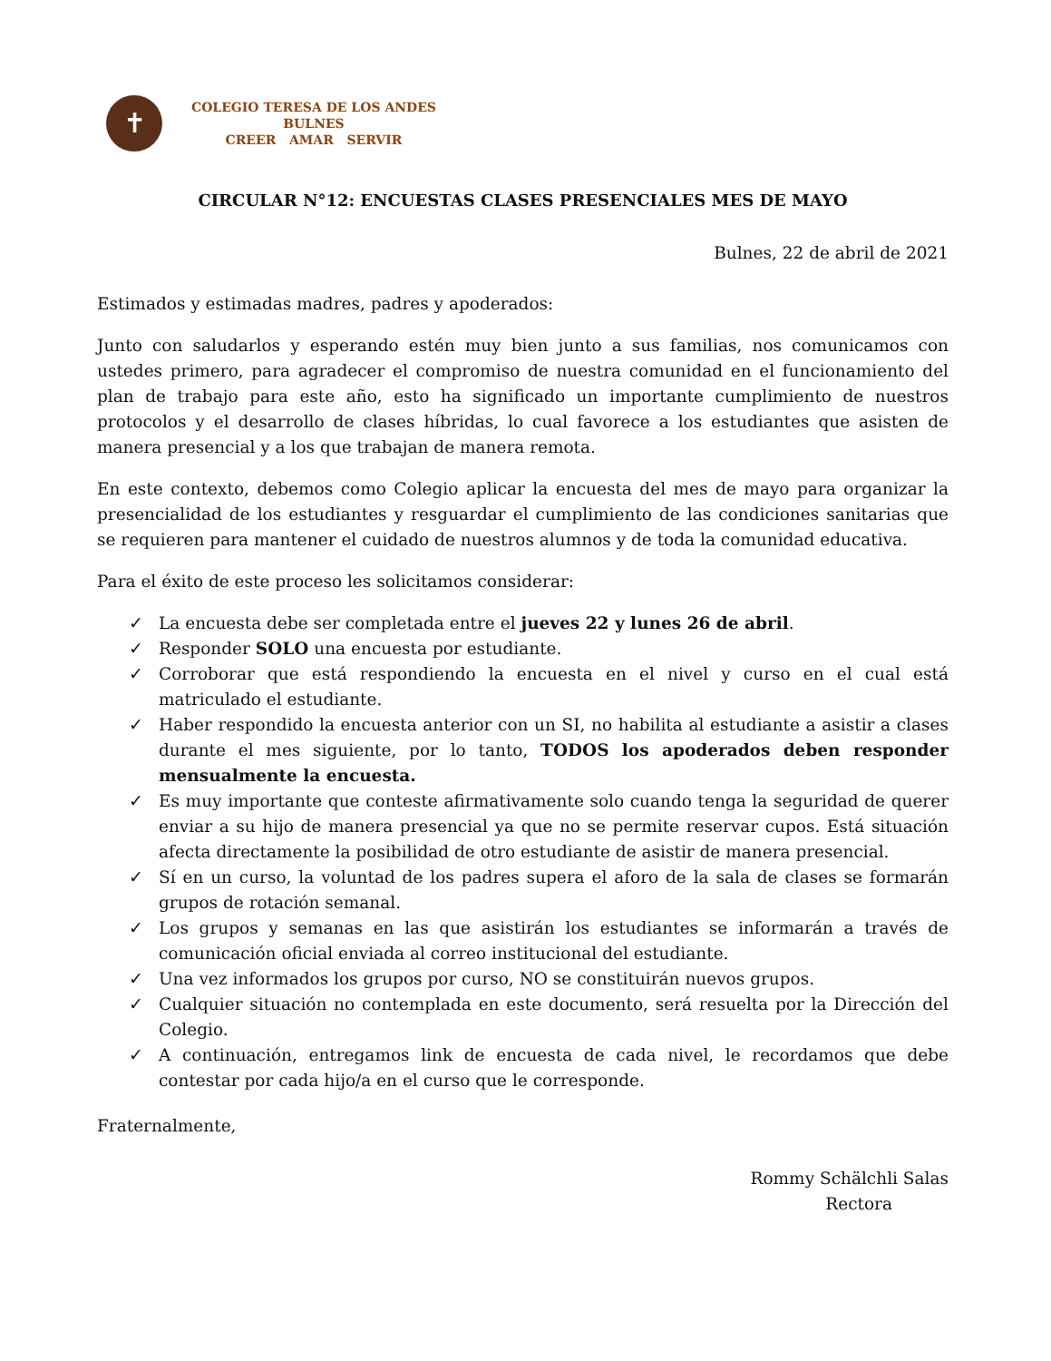✝
COLEGIO TERESA DE LOS ANDES
BULNES
CREER AMAR SERVIR
CIRCULAR N°12: ENCUESTAS CLASES PRESENCIALES MES DE MAYO
Bulnes, 22 de abril de 2021
Estimados y estimadas madres, padres y apoderados:
Junto con saludarlos y esperando estén muy bien junto a sus familias, nos comunicamos con ustedes primero, para agradecer el compromiso de nuestra comunidad en el funcionamiento del plan de trabajo para este año, esto ha significado un importante cumplimiento de nuestros protocolos y el desarrollo de clases híbridas, lo cual favorece a los estudiantes que asisten de manera presencial y a los que trabajan de manera remota.
En este contexto, debemos como Colegio aplicar la encuesta del mes de mayo para organizar la presencialidad de los estudiantes y resguardar el cumplimiento de las condiciones sanitarias que se requieren para mantener el cuidado de nuestros alumnos y de toda la comunidad educativa.
Para el éxito de este proceso les solicitamos considerar:
✓ La encuesta debe ser completada entre el jueves 22 y lunes 26 de abril.
✓ Responder SOLO una encuesta por estudiante.
✓ Corroborar que está respondiendo la encuesta en el nivel y curso en el cual está matriculado el estudiante.
✓ Haber respondido la encuesta anterior con un SI, no habilita al estudiante a asistir a clases durante el mes siguiente, por lo tanto, TODOS los apoderados deben responder mensualmente la encuesta.
✓ Es muy importante que conteste afirmativamente solo cuando tenga la seguridad de querer enviar a su hijo de manera presencial ya que no se permite reservar cupos. Está situación afecta directamente la posibilidad de otro estudiante de asistir de manera presencial.
✓ Sí en un curso, la voluntad de los padres supera el aforo de la sala de clases se formarán grupos de rotación semanal.
✓ Los grupos y semanas en las que asistirán los estudiantes se informarán a través de comunicación oficial enviada al correo institucional del estudiante.
✓ Una vez informados los grupos por curso, NO se constituirán nuevos grupos.
✓ Cualquier situación no contemplada en este documento, será resuelta por la Dirección del Colegio.
✓ A continuación, entregamos link de encuesta de cada nivel, le recordamos que debe contestar por cada hijo/a en el curso que le corresponde.
Fraternalmente,
Rommy Schälchli Salas
Rectora